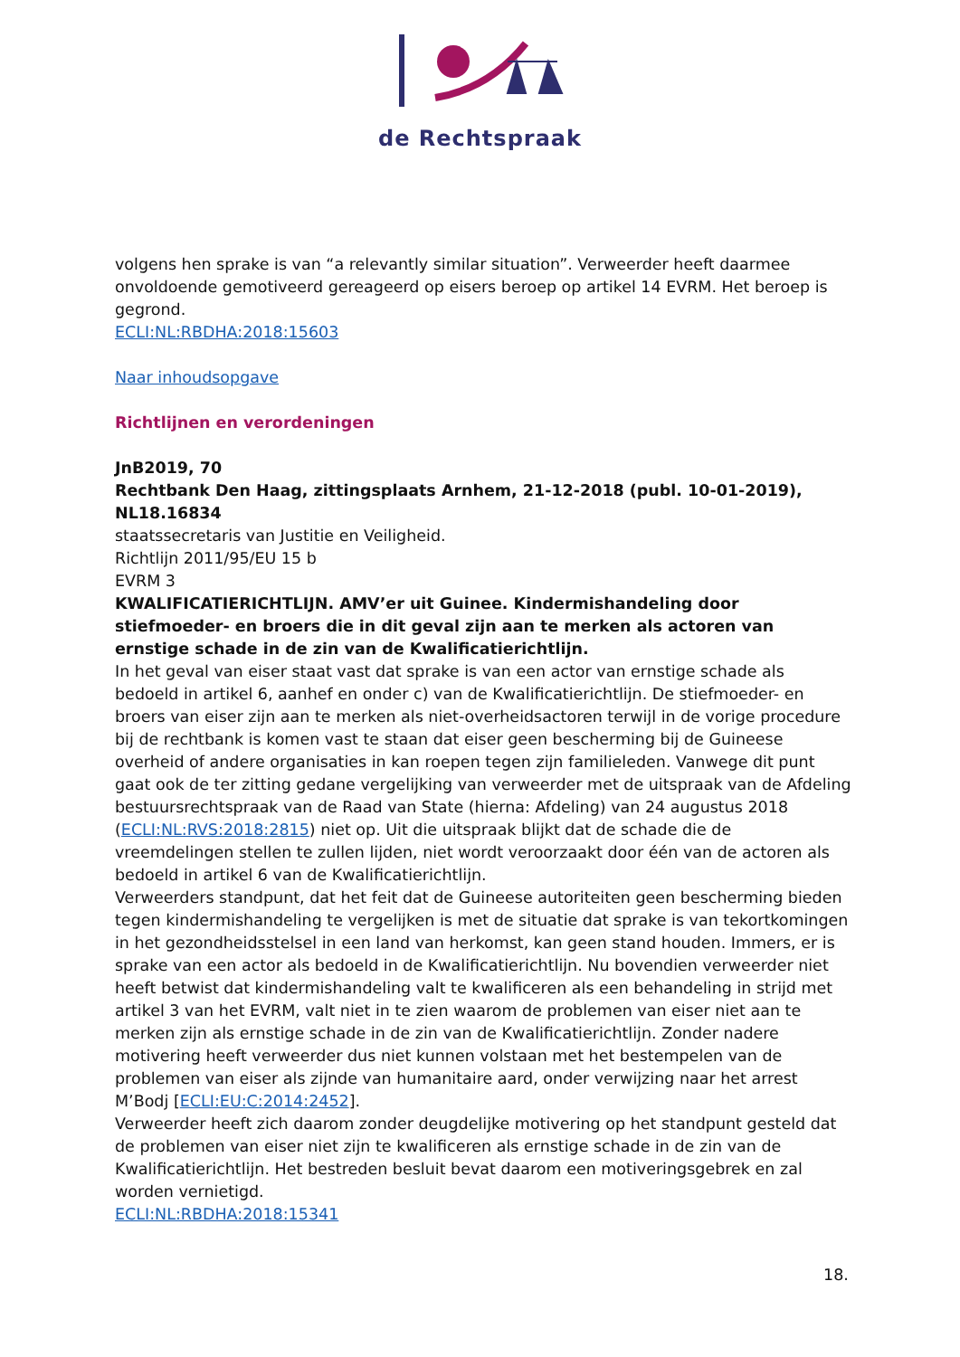de Rechtspraak
volgens hen sprake is van “a relevantly similar situation”. Verweerder heeft daarmee onvoldoende gemotiveerd gereageerd op eisers beroep op artikel 14 EVRM. Het beroep is gegrond.
ECLI:NL:RBDHA:2018:15603
Naar inhoudsopgave
Richtlijnen en verordeningen
JnB2019, 70
Rechtbank Den Haag, zittingsplaats Arnhem, 21-12-2018 (publ. 10-01-2019), NL18.16834
staatssecretaris van Justitie en Veiligheid.
Richtlijn 2011/95/EU 15 b
EVRM 3
KWALIFICATIERICHTLIJN. AMV’er uit Guinee. Kindermishandeling door stiefmoeder- en broers die in dit geval zijn aan te merken als actoren van ernstige schade in de zin van de Kwalificatierichtlijn.
In het geval van eiser staat vast dat sprake is van een actor van ernstige schade als bedoeld in artikel 6, aanhef en onder c) van de Kwalificatierichtlijn. De stiefmoeder- en broers van eiser zijn aan te merken als niet-overheidsactoren terwijl in de vorige procedure bij de rechtbank is komen vast te staan dat eiser geen bescherming bij de Guineese overheid of andere organisaties in kan roepen tegen zijn familieleden. Vanwege dit punt gaat ook de ter zitting gedane vergelijking van verweerder met de uitspraak van de Afdeling bestuursrechtspraak van de Raad van State (hierna: Afdeling) van 24 augustus 2018 (ECLI:NL:RVS:2018:2815) niet op. Uit die uitspraak blijkt dat de schade die de vreemdelingen stellen te zullen lijden, niet wordt veroorzaakt door één van de actoren als bedoeld in artikel 6 van de Kwalificatierichtlijn.
Verweerders standpunt, dat het feit dat de Guineese autoriteiten geen bescherming bieden tegen kindermishandeling te vergelijken is met de situatie dat sprake is van tekortkomingen in het gezondheidsstelsel in een land van herkomst, kan geen stand houden. Immers, er is sprake van een actor als bedoeld in de Kwalificatierichtlijn. Nu bovendien verweerder niet heeft betwist dat kindermishandeling valt te kwalificeren als een behandeling in strijd met artikel 3 van het EVRM, valt niet in te zien waarom de problemen van eiser niet aan te merken zijn als ernstige schade in de zin van de Kwalificatierichtlijn. Zonder nadere motivering heeft verweerder dus niet kunnen volstaan met het bestempelen van de problemen van eiser als zijnde van humanitaire aard, onder verwijzing naar het arrest M’Bodj [ECLI:EU:C:2014:2452].
Verweerder heeft zich daarom zonder deugdelijke motivering op het standpunt gesteld dat de problemen van eiser niet zijn te kwalificeren als ernstige schade in de zin van de Kwalificatierichtlijn. Het bestreden besluit bevat daarom een motiveringsgebrek en zal worden vernietigd.
ECLI:NL:RBDHA:2018:15341
18.